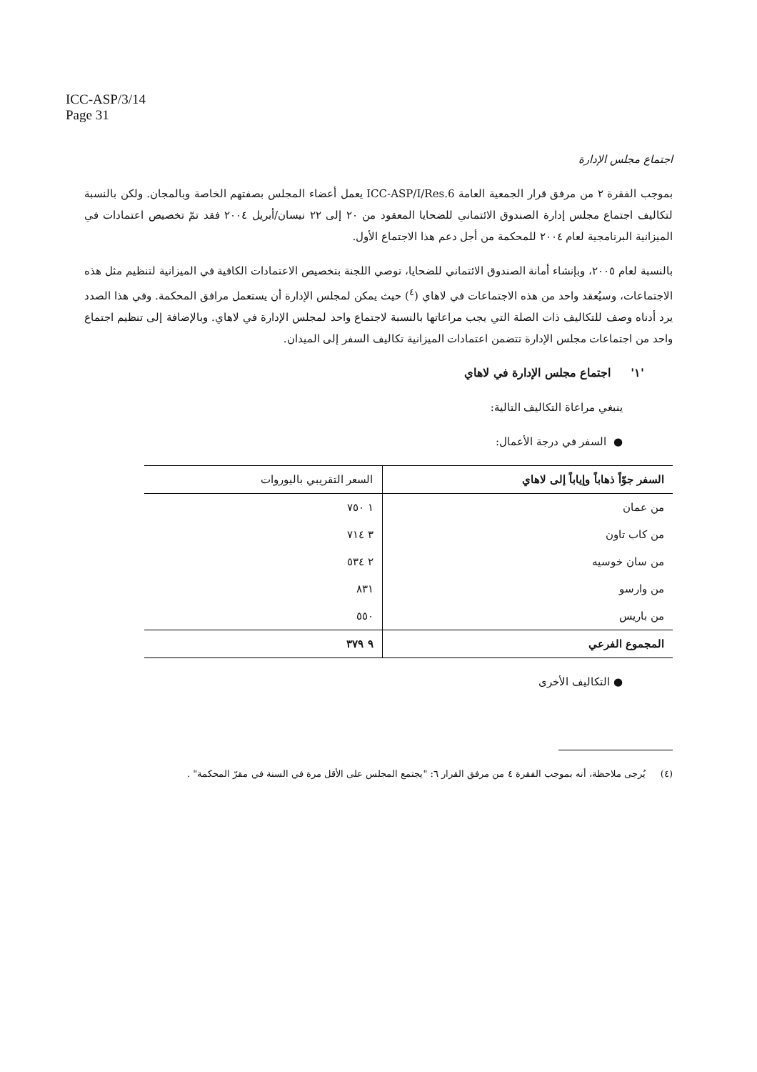ICC-ASP/3/14
Page 31
اجتماع مجلس الإدارة
بموجب الفقرة ٢ من مرفق قرار الجمعية العامة ICC-ASP/I/Res.6 يعمل أعضاء المجلس بصفتهم الخاصة وبالمجان. ولكن بالنسبة لتكاليف اجتماع مجلس إدارة الصندوق الائتماني للضحايا المعقود من ٢٠ إلى ٢٢ نيسان/أبريل ٢٠٠٤ فقد تمّ تخصيص اعتمادات في الميزانية البرنامجية لعام ٢٠٠٤ للمحكمة من أجل دعم هذا الاجتماع الأول.
بالنسبة لعام ٢٠٠٥، وبإنشاء أمانة الصندوق الائتماني للضحايا، توصي اللجنة بتخصيص الاعتمادات الكافية في الميزانية لتنظيم مثل هذه الاجتماعات، وسيُعقد واحد من هذه الاجتماعات في لاهاي (<sup>٤</sup>) حيث يمكن لمجلس الإدارة أن يستعمل مرافق المحكمة. وفي هذا الصدد يرد أدناه وصف للتكاليف ذات الصلة التي يجب مراعاتها بالنسبة لاجتماع واحد لمجلس الإدارة في لاهاي. وبالإضافة إلى تنظيم اجتماع واحد من اجتماعات مجلس الإدارة تتضمن اعتمادات الميزانية تكاليف السفر إلى الميدان.
'١' اجتماع مجلس الإدارة في لاهاي
ينبغي مراعاة التكاليف التالية:
● السفر في درجة الأعمال:
| السفر جوّاً ذهاباً وإياباً إلى لاهاي | السعر التقريبي باليوروات |
| --- | --- |
| من عمان | ١ ٧٥٠ |
| من كاب تاون | ٣ ٧١٤ |
| من سان خوسيه | ٢ ٥٣٤ |
| من وارسو | ٨٣١ |
| من باريس | ٥٥٠ |
| المجموع الفرعي | ٩ ٣٧٩ |
● التكاليف الأخرى
(٤) يُرجى ملاحظة، أنه بموجب الفقرة ٤ من مرفق القرار ٦: "يجتمع المجلس على الأقل مرة في السنة في مقرّ المحكمة" .